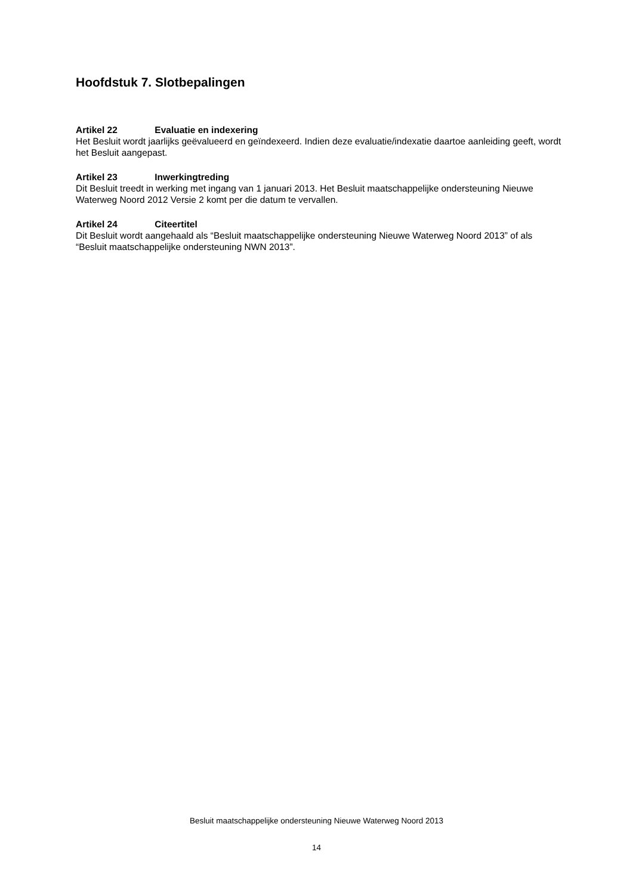Hoofdstuk 7. Slotbepalingen
Artikel 22 Evaluatie en indexering
Het Besluit wordt jaarlijks geëvalueerd en geïndexeerd. Indien deze evaluatie/indexatie daartoe aanleiding geeft, wordt het Besluit aangepast.
Artikel 23 Inwerkingtreding
Dit Besluit treedt in werking met ingang van 1 januari 2013. Het Besluit maatschappelijke ondersteuning Nieuwe Waterweg Noord 2012 Versie 2 komt per die datum te vervallen.
Artikel 24 Citeertitel
Dit Besluit wordt aangehaald als “Besluit maatschappelijke ondersteuning Nieuwe Waterweg Noord 2013” of als “Besluit maatschappelijke ondersteuning NWN 2013”.
Besluit maatschappelijke ondersteuning Nieuwe Waterweg Noord 2013
14